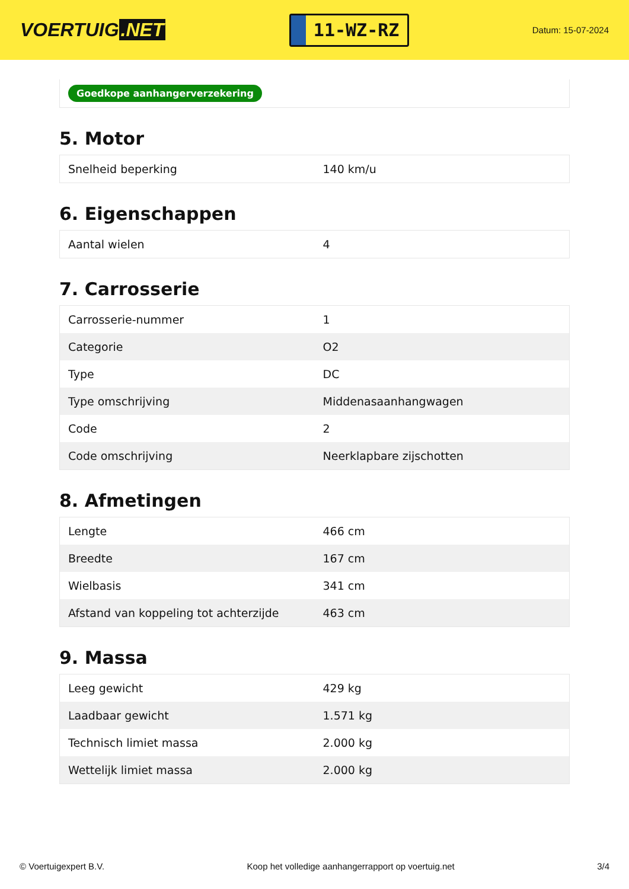VOERTUIG.NET
11-WZ-RZ
Datum: 15-07-2024
Goedkope aanhangerverzekering
5. Motor
| Snelheid beperking | 140 km/u |
6. Eigenschappen
| Aantal wielen | 4 |
7. Carrosserie
| Carrosserie-nummer | 1 |
| Categorie | O2 |
| Type | DC |
| Type omschrijving | Middenasaanhangwagen |
| Code | 2 |
| Code omschrijving | Neerklapbare zijschotten |
8. Afmetingen
| Lengte | 466 cm |
| Breedte | 167 cm |
| Wielbasis | 341 cm |
| Afstand van koppeling tot achterzijde | 463 cm |
9. Massa
| Leeg gewicht | 429 kg |
| Laadbaar gewicht | 1.571 kg |
| Technisch limiet massa | 2.000 kg |
| Wettelijk limiet massa | 2.000 kg |
© Voertuigexpert B.V. Koop het volledige aanhangerrapport op voertuig.net 3/4